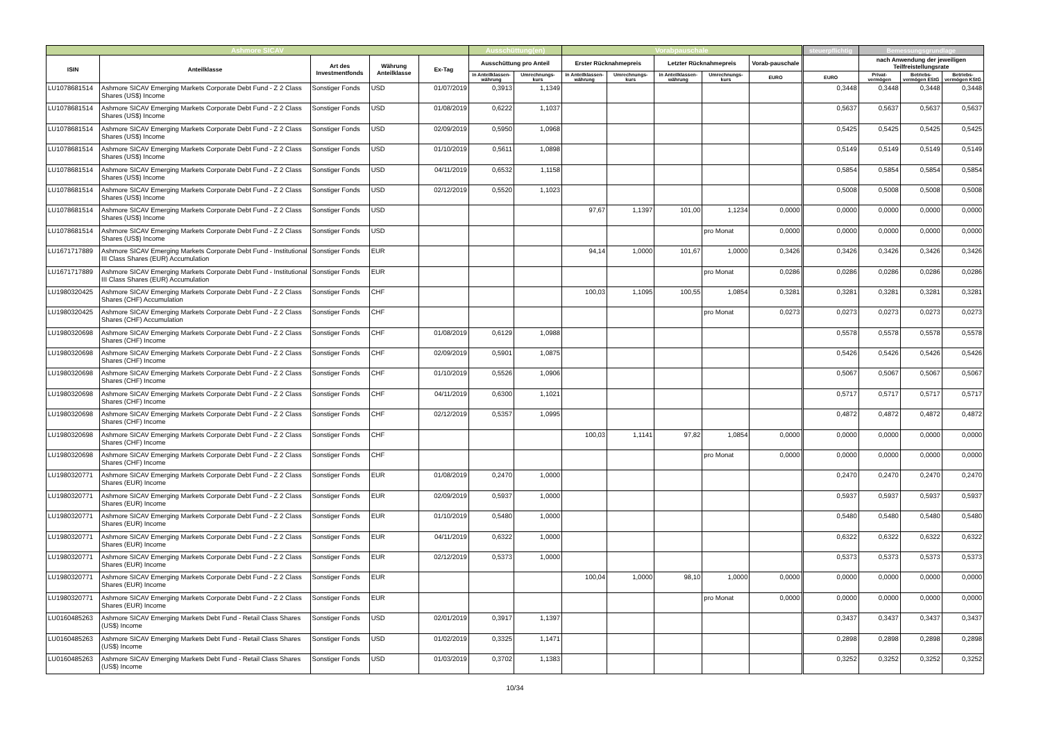| Ashmore SICAV | | | | | Ausschüttung(en) | | Vorabpauschale | | | | | steuerpflichtig | Bemessungsgrundlage | | |
| --- | --- | --- | --- | --- | --- | --- | --- | --- | --- | --- | --- | --- | --- | --- | --- |
| ISIN | Anteilklasse | Art des Investmentfonds | Währung Anteilklasse | Ex-Tag | Ausschüttung pro Anteil | | Erster Rücknahmepreis | | Letzter Rücknahmepreis | | Vorab-pauschale | | nach Anwendung der jeweiligen Teilfreistellungsrate | | |
| | | | | | in Anteilklassen-währung | Umrechnungs-kurs | in Anteilklassen-währung | Umrechnungs-kurs | in Anteilklassen-währung | Umrechnungs-kurs | EURO | EURO | Privat-vermögen | Betriebs-vermögen EStG | Betriebs-vermögen KStG |
| LU1078681514 | Ashmore SICAV Emerging Markets Corporate Debt Fund - Z 2 Class Shares (US$) Income | Sonstiger Fonds | USD | 01/07/2019 | 0,3913 | 1,1349 | | | | | | 0,3448 | 0,3448 | 0,3448 | 0,3448 |
| LU1078681514 | Ashmore SICAV Emerging Markets Corporate Debt Fund - Z 2 Class Shares (US$) Income | Sonstiger Fonds | USD | 01/08/2019 | 0,6222 | 1,1037 | | | | | | 0,5637 | 0,5637 | 0,5637 | 0,5637 |
| LU1078681514 | Ashmore SICAV Emerging Markets Corporate Debt Fund - Z 2 Class Shares (US$) Income | Sonstiger Fonds | USD | 02/09/2019 | 0,5950 | 1,0968 | | | | | | 0,5425 | 0,5425 | 0,5425 | 0,5425 |
| LU1078681514 | Ashmore SICAV Emerging Markets Corporate Debt Fund - Z 2 Class Shares (US$) Income | Sonstiger Fonds | USD | 01/10/2019 | 0,5611 | 1,0898 | | | | | | 0,5149 | 0,5149 | 0,5149 | 0,5149 |
| LU1078681514 | Ashmore SICAV Emerging Markets Corporate Debt Fund - Z 2 Class Shares (US$) Income | Sonstiger Fonds | USD | 04/11/2019 | 0,6532 | 1,1158 | | | | | | 0,5854 | 0,5854 | 0,5854 | 0,5854 |
| LU1078681514 | Ashmore SICAV Emerging Markets Corporate Debt Fund - Z 2 Class Shares (US$) Income | Sonstiger Fonds | USD | 02/12/2019 | 0,5520 | 1,1023 | | | | | | 0,5008 | 0,5008 | 0,5008 | 0,5008 |
| LU1078681514 | Ashmore SICAV Emerging Markets Corporate Debt Fund - Z 2 Class Shares (US$) Income | Sonstiger Fonds | USD | | | | 97,67 | 1,1397 | 101,00 | 1,1234 | 0,0000 | 0,0000 | 0,0000 | 0,0000 | 0,0000 |
| LU1078681514 | Ashmore SICAV Emerging Markets Corporate Debt Fund - Z 2 Class Shares (US$) Income | Sonstiger Fonds | USD | | | | | | | pro Monat | 0,0000 | 0,0000 | 0,0000 | 0,0000 | 0,0000 |
| LU1671717889 | Ashmore SICAV Emerging Markets Corporate Debt Fund - Institutional III Class Shares (EUR) Accumulation | Sonstiger Fonds | EUR | | | | 94,14 | 1,0000 | 101,67 | 1,0000 | 0,3426 | 0,3426 | 0,3426 | 0,3426 | 0,3426 |
| LU1671717889 | Ashmore SICAV Emerging Markets Corporate Debt Fund - Institutional III Class Shares (EUR) Accumulation | Sonstiger Fonds | EUR | | | | | | | pro Monat | 0,0286 | 0,0286 | 0,0286 | 0,0286 | 0,0286 |
| LU1980320425 | Ashmore SICAV Emerging Markets Corporate Debt Fund - Z 2 Class Shares (CHF) Accumulation | Sonstiger Fonds | CHF | | | | 100,03 | 1,1095 | 100,55 | 1,0854 | 0,3281 | 0,3281 | 0,3281 | 0,3281 | 0,3281 |
| LU1980320425 | Ashmore SICAV Emerging Markets Corporate Debt Fund - Z 2 Class Shares (CHF) Accumulation | Sonstiger Fonds | CHF | | | | | | | pro Monat | 0,0273 | 0,0273 | 0,0273 | 0,0273 | 0,0273 |
| LU1980320698 | Ashmore SICAV Emerging Markets Corporate Debt Fund - Z 2 Class Shares (CHF) Income | Sonstiger Fonds | CHF | 01/08/2019 | 0,6129 | 1,0988 | | | | | | 0,5578 | 0,5578 | 0,5578 | 0,5578 |
| LU1980320698 | Ashmore SICAV Emerging Markets Corporate Debt Fund - Z 2 Class Shares (CHF) Income | Sonstiger Fonds | CHF | 02/09/2019 | 0,5901 | 1,0875 | | | | | | 0,5426 | 0,5426 | 0,5426 | 0,5426 |
| LU1980320698 | Ashmore SICAV Emerging Markets Corporate Debt Fund - Z 2 Class Shares (CHF) Income | Sonstiger Fonds | CHF | 01/10/2019 | 0,5526 | 1,0906 | | | | | | 0,5067 | 0,5067 | 0,5067 | 0,5067 |
| LU1980320698 | Ashmore SICAV Emerging Markets Corporate Debt Fund - Z 2 Class Shares (CHF) Income | Sonstiger Fonds | CHF | 04/11/2019 | 0,6300 | 1,1021 | | | | | | 0,5717 | 0,5717 | 0,5717 | 0,5717 |
| LU1980320698 | Ashmore SICAV Emerging Markets Corporate Debt Fund - Z 2 Class Shares (CHF) Income | Sonstiger Fonds | CHF | 02/12/2019 | 0,5357 | 1,0995 | | | | | | 0,4872 | 0,4872 | 0,4872 | 0,4872 |
| LU1980320698 | Ashmore SICAV Emerging Markets Corporate Debt Fund - Z 2 Class Shares (CHF) Income | Sonstiger Fonds | CHF | | | | 100,03 | 1,1141 | 97,82 | 1,0854 | 0,0000 | 0,0000 | 0,0000 | 0,0000 | 0,0000 |
| LU1980320698 | Ashmore SICAV Emerging Markets Corporate Debt Fund - Z 2 Class Shares (CHF) Income | Sonstiger Fonds | CHF | | | | | | | pro Monat | 0,0000 | 0,0000 | 0,0000 | 0,0000 | 0,0000 |
| LU1980320771 | Ashmore SICAV Emerging Markets Corporate Debt Fund - Z 2 Class Shares (EUR) Income | Sonstiger Fonds | EUR | 01/08/2019 | 0,2470 | 1,0000 | | | | | | 0,2470 | 0,2470 | 0,2470 | 0,2470 |
| LU1980320771 | Ashmore SICAV Emerging Markets Corporate Debt Fund - Z 2 Class Shares (EUR) Income | Sonstiger Fonds | EUR | 02/09/2019 | 0,5937 | 1,0000 | | | | | | 0,5937 | 0,5937 | 0,5937 | 0,5937 |
| LU1980320771 | Ashmore SICAV Emerging Markets Corporate Debt Fund - Z 2 Class Shares (EUR) Income | Sonstiger Fonds | EUR | 01/10/2019 | 0,5480 | 1,0000 | | | | | | 0,5480 | 0,5480 | 0,5480 | 0,5480 |
| LU1980320771 | Ashmore SICAV Emerging Markets Corporate Debt Fund - Z 2 Class Shares (EUR) Income | Sonstiger Fonds | EUR | 04/11/2019 | 0,6322 | 1,0000 | | | | | | 0,6322 | 0,6322 | 0,6322 | 0,6322 |
| LU1980320771 | Ashmore SICAV Emerging Markets Corporate Debt Fund - Z 2 Class Shares (EUR) Income | Sonstiger Fonds | EUR | 02/12/2019 | 0,5373 | 1,0000 | | | | | | 0,5373 | 0,5373 | 0,5373 | 0,5373 |
| LU1980320771 | Ashmore SICAV Emerging Markets Corporate Debt Fund - Z 2 Class Shares (EUR) Income | Sonstiger Fonds | EUR | | | | 100,04 | 1,0000 | 98,10 | 1,0000 | 0,0000 | 0,0000 | 0,0000 | 0,0000 | 0,0000 |
| LU1980320771 | Ashmore SICAV Emerging Markets Corporate Debt Fund - Z 2 Class Shares (EUR) Income | Sonstiger Fonds | EUR | | | | | | | pro Monat | 0,0000 | 0,0000 | 0,0000 | 0,0000 | 0,0000 |
| LU0160485263 | Ashmore SICAV Emerging Markets Debt Fund - Retail Class Shares (US$) Income | Sonstiger Fonds | USD | 02/01/2019 | 0,3917 | 1,1397 | | | | | | 0,3437 | 0,3437 | 0,3437 | 0,3437 |
| LU0160485263 | Ashmore SICAV Emerging Markets Debt Fund - Retail Class Shares (US$) Income | Sonstiger Fonds | USD | 01/02/2019 | 0,3325 | 1,1471 | | | | | | 0,2898 | 0,2898 | 0,2898 | 0,2898 |
| LU0160485263 | Ashmore SICAV Emerging Markets Debt Fund - Retail Class Shares (US$) Income | Sonstiger Fonds | USD | 01/03/2019 | 0,3702 | 1,1383 | | | | | | 0,3252 | 0,3252 | 0,3252 | 0,3252 |
10/34